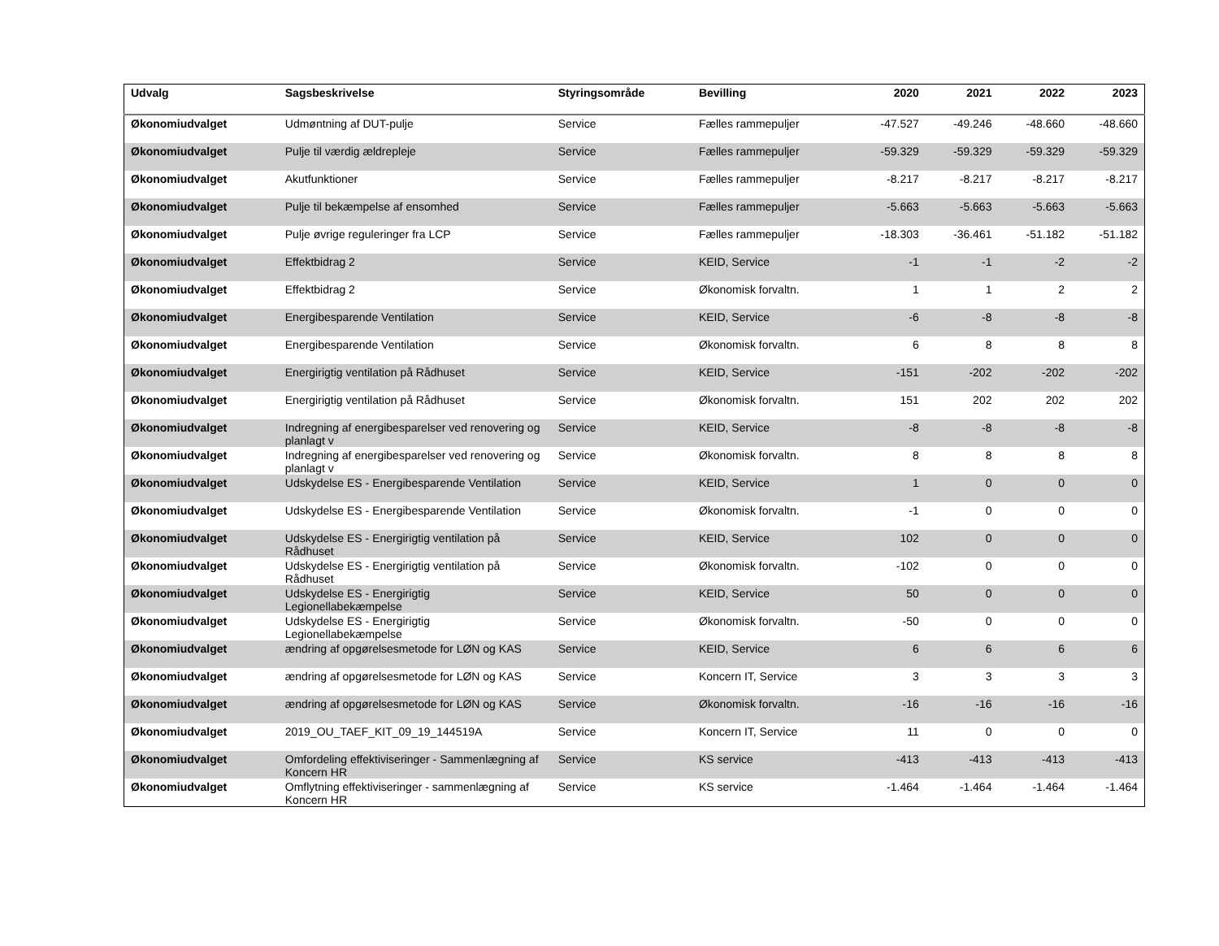| Udvalg | Sagsbeskrivelse | Styringsområde | Bevilling | 2020 | 2021 | 2022 | 2023 |
| --- | --- | --- | --- | --- | --- | --- | --- |
| Økonomiudvalget | Udmøntning af DUT-pulje | Service | Fælles rammepuljer | -47.527 | -49.246 | -48.660 | -48.660 |
| Økonomiudvalget | Pulje til værdig ældrepleje | Service | Fælles rammepuljer | -59.329 | -59.329 | -59.329 | -59.329 |
| Økonomiudvalget | Akutfunktioner | Service | Fælles rammepuljer | -8.217 | -8.217 | -8.217 | -8.217 |
| Økonomiudvalget | Pulje til bekæmpelse af ensomhed | Service | Fælles rammepuljer | -5.663 | -5.663 | -5.663 | -5.663 |
| Økonomiudvalget | Pulje øvrige reguleringer fra LCP | Service | Fælles rammepuljer | -18.303 | -36.461 | -51.182 | -51.182 |
| Økonomiudvalget | Effektbidrag 2 | Service | KEID, Service | -1 | -1 | -2 | -2 |
| Økonomiudvalget | Effektbidrag 2 | Service | Økonomisk forvaltn. | 1 | 1 | 2 | 2 |
| Økonomiudvalget | Energibesparende Ventilation | Service | KEID, Service | -6 | -8 | -8 | -8 |
| Økonomiudvalget | Energibesparende Ventilation | Service | Økonomisk forvaltn. | 6 | 8 | 8 | 8 |
| Økonomiudvalget | Energirigtig ventilation på Rådhuset | Service | KEID, Service | -151 | -202 | -202 | -202 |
| Økonomiudvalget | Energirigtig ventilation på Rådhuset | Service | Økonomisk forvaltn. | 151 | 202 | 202 | 202 |
| Økonomiudvalget | Indregning af energibesparelser ved renovering og planlagt v | Service | KEID, Service | -8 | -8 | -8 | -8 |
| Økonomiudvalget | Indregning af energibesparelser ved renovering og planlagt v | Service | Økonomisk forvaltn. | 8 | 8 | 8 | 8 |
| Økonomiudvalget | Udskydelse ES - Energibesparende Ventilation | Service | KEID, Service | 1 | 0 | 0 | 0 |
| Økonomiudvalget | Udskydelse ES - Energibesparende Ventilation | Service | Økonomisk forvaltn. | -1 | 0 | 0 | 0 |
| Økonomiudvalget | Udskydelse ES - Energirigtig ventilation på Rådhuset | Service | KEID, Service | 102 | 0 | 0 | 0 |
| Økonomiudvalget | Udskydelse ES - Energirigtig ventilation på Rådhuset | Service | Økonomisk forvaltn. | -102 | 0 | 0 | 0 |
| Økonomiudvalget | Udskydelse ES - Energirigtig Legionellabekæmpelse | Service | KEID, Service | 50 | 0 | 0 | 0 |
| Økonomiudvalget | Udskydelse ES - Energirigtig Legionellabekæmpelse | Service | Økonomisk forvaltn. | -50 | 0 | 0 | 0 |
| Økonomiudvalget | ændring af opgørelsesmetode for LØN og KAS | Service | KEID, Service | 6 | 6 | 6 | 6 |
| Økonomiudvalget | ændring af opgørelsesmetode for LØN og KAS | Service | Koncern IT, Service | 3 | 3 | 3 | 3 |
| Økonomiudvalget | ændring af opgørelsesmetode for LØN og KAS | Service | Økonomisk forvaltn. | -16 | -16 | -16 | -16 |
| Økonomiudvalget | 2019_OU_TAEF_KIT_09_19_144519A | Service | Koncern IT, Service | 11 | 0 | 0 | 0 |
| Økonomiudvalget | Omfordeling effektiviseringer - Sammenlægning af Koncern HR | Service | KS service | -413 | -413 | -413 | -413 |
| Økonomiudvalget | Omflytning effektiviseringer - sammenlægning af Koncern HR | Service | KS service | -1.464 | -1.464 | -1.464 | -1.464 |